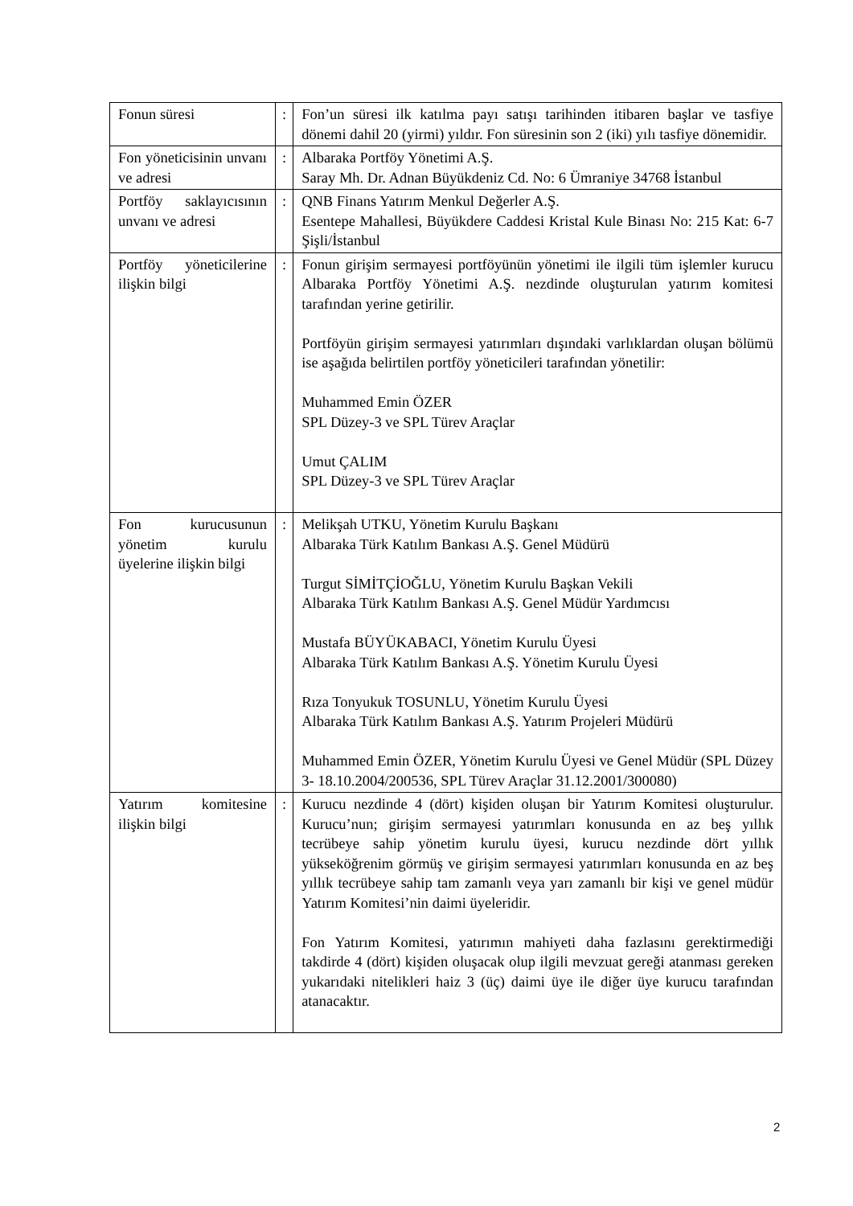| Fonun süresi | : | Fon’un süresi ilk katılma payı satışı tarihinden itibaren başlar ve tasfiye dönemi dahil 20 (yirmi) yıldır. Fon süresinin son 2 (iki) yılı tasfiye dönemidir. |
| Fon yöneticisinin unvanı ve adresi | : | Albaraka Portföy Yönetimi A.Ş. Saray Mh. Dr. Adnan Büyükdeniz Cd. No: 6 Ümraniye 34768 İstanbul |
| Portföy saklayıcısının unvanı ve adresi | : | QNB Finans Yatırım Menkul Değerler A.Ş. Esentepe Mahallesi, Büyükdere Caddesi Kristal Kule Binası No: 215 Kat: 6-7 Şişli/İstanbul |
| Portföy yöneticilerine ilişkin bilgi | : | Fonun girişim sermayesi portföyünün yönetimi ile ilgili tüm işlemler kurucu Albaraka Portföy Yönetimi A.Ş. nezdinde oluşturulan yatırım komitesi tarafından yerine getirilir. Portföyün girişim sermayesi yatırımları dışındaki varlıklardan oluşan bölümü ise aşağıda belirtilen portföy yöneticileri tarafından yönetilir: Muhammed Emin ÖZER SPL Düzey-3 ve SPL Türev Araçlar Umut ÇALIM SPL Düzey-3 ve SPL Türev Araçlar |
| Fon kurucusunun yönetim kurulu üyelerine ilişkin bilgi | : | Melikşah UTKU, Yönetim Kurulu Başkanı Albaraka Türk Katılım Bankası A.Ş. Genel Müdürü Turgut SİMİTÇİOĞLU, Yönetim Kurulu Başkan Vekili Albaraka Türk Katılım Bankası A.Ş. Genel Müdür Yardımcısı Mustafa BÜYÜKABACI, Yönetim Kurulu Üyesi Albaraka Türk Katılım Bankası A.Ş. Yönetim Kurulu Üyesi Rıza Tonyukuk TOSUNLU, Yönetim Kurulu Üyesi Albaraka Türk Katılım Bankası A.Ş. Yatırım Projeleri Müdürü Muhammed Emin ÖZER, Yönetim Kurulu Üyesi ve Genel Müdür (SPL Düzey 3- 18.10.2004/200536, SPL Türev Araçlar 31.12.2001/300080) |
| Yatırım komitesine ilişkin bilgi | : | Kurucu nezdinde 4 (dört) kişiden oluşan bir Yatırım Komitesi oluşturulur. Kurucu’nun; girişim sermayesi yatırımları konusunda en az beş yıllık tecrübeye sahip yönetim kurulu üyesi, kurucu nezdinde dört yıllık yükseköğrenim görmüş ve girişim sermayesi yatırımları konusunda en az beş yıllık tecrübeye sahip tam zamanlı veya yarı zamanlı bir kişi ve genel müdür Yatırım Komitesi’nin daimi üyeleridir. Fon Yatırım Komitesi, yatırımın mahiyeti daha fazlasını gerektirmediği takdirde 4 (dört) kişiden oluşacak olup ilgili mevzuat gereği atanması gereken yukarıdaki nitelikleri haiz 3 (üç) daimi üye ile diğer üye kurucu tarafından atanacaktır. |
2